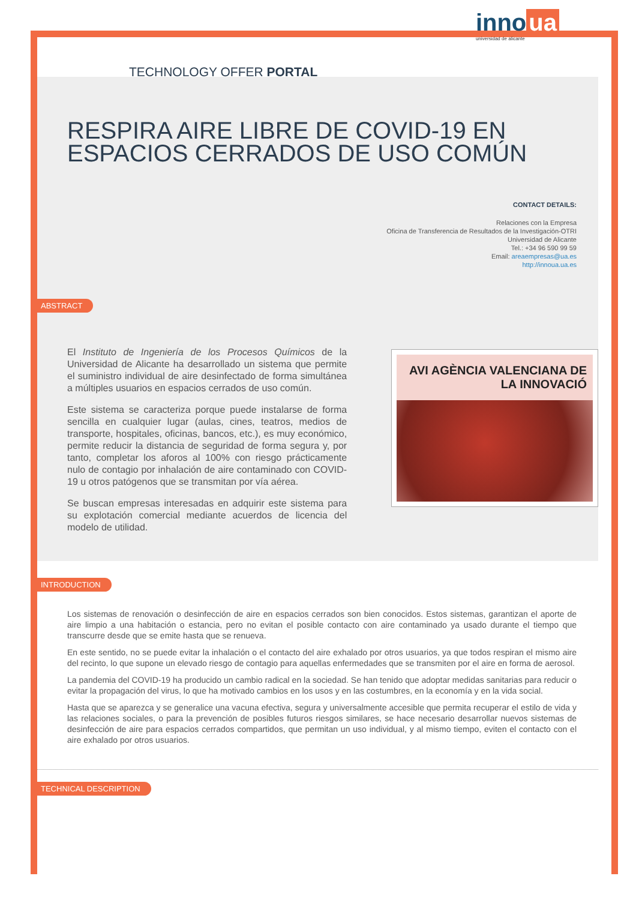TECHNOLOGY OFFER PORTAL
inno ua
universidad de alicante
RESPIRA AIRE LIBRE DE COVID-19 EN ESPACIOS CERRADOS DE USO COMÚN
CONTACT DETAILS:
Relaciones con la Empresa
Oficina de Transferencia de Resultados de la Investigación-OTRI
Universidad de Alicante
Tel.: +34 96 590 99 59
Email: areaempresas@ua.es
http://innoua.ua.es
ABSTRACT
El Instituto de Ingeniería de los Procesos Químicos de la Universidad de Alicante ha desarrollado un sistema que permite el suministro individual de aire desinfectado de forma simultánea a múltiples usuarios en espacios cerrados de uso común.
Este sistema se caracteriza porque puede instalarse de forma sencilla en cualquier lugar (aulas, cines, teatros, medios de transporte, hospitales, oficinas, bancos, etc.), es muy económico, permite reducir la distancia de seguridad de forma segura y, por tanto, completar los aforos al 100% con riesgo prácticamente nulo de contagio por inhalación de aire contaminado con COVID-19 u otros patógenos que se transmitan por vía aérea.
Se buscan empresas interesadas en adquirir este sistema para su explotación comercial mediante acuerdos de licencia del modelo de utilidad.
AVI AGÈNCIA VALENCIANA DE LA INNOVACIÓ
INTRODUCTION
Los sistemas de renovación o desinfección de aire en espacios cerrados son bien conocidos. Estos sistemas, garantizan el aporte de aire limpio a una habitación o estancia, pero no evitan el posible contacto con aire contaminado ya usado durante el tiempo que transcurre desde que se emite hasta que se renueva.
En este sentido, no se puede evitar la inhalación o el contacto del aire exhalado por otros usuarios, ya que todos respiran el mismo aire del recinto, lo que supone un elevado riesgo de contagio para aquellas enfermedades que se transmiten por el aire en forma de aerosol.
La pandemia del COVID-19 ha producido un cambio radical en la sociedad. Se han tenido que adoptar medidas sanitarias para reducir o evitar la propagación del virus, lo que ha motivado cambios en los usos y en las costumbres, en la economía y en la vida social.
Hasta que se aparezca y se generalice una vacuna efectiva, segura y universalmente accesible que permita recuperar el estilo de vida y las relaciones sociales, o para la prevención de posibles futuros riesgos similares, se hace necesario desarrollar nuevos sistemas de desinfección de aire para espacios cerrados compartidos, que permitan un uso individual, y al mismo tiempo, eviten el contacto con el aire exhalado por otros usuarios.
TECHNICAL DESCRIPTION